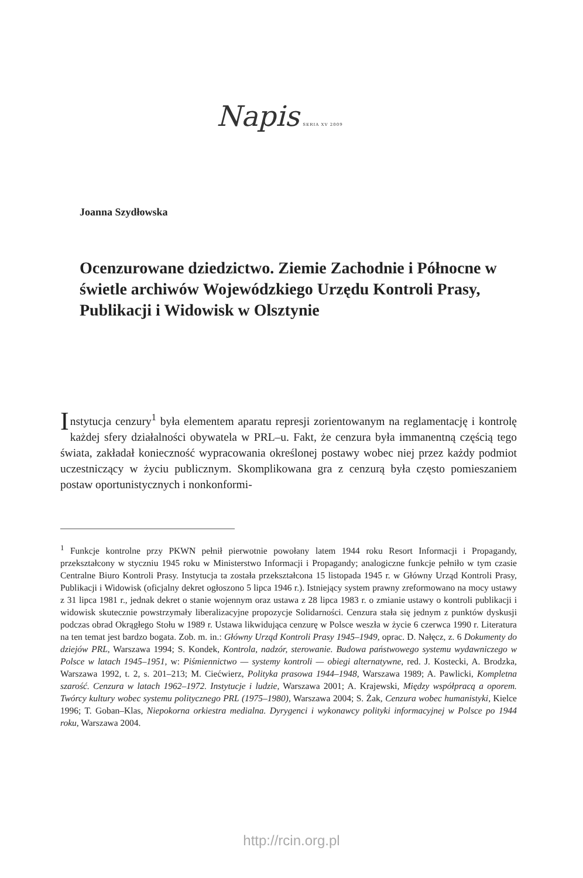Napis SERIA XV 2009
Joanna Szydłowska
Ocenzurowane dziedzictwo. Ziemie Zachodnie i Północne w świetle archiwów Wojewódzkiego Urzędu Kontroli Prasy, Publikacji i Widowisk w Olsztynie
Instytucja cenzury<sup>1</sup> była elementem aparatu represji zorientowanym na reglamentację i kontrolę każdej sfery działalności obywatela w PRL–u. Fakt, że cenzura była immanentną częścią tego świata, zakładał konieczność wypracowania określonej postawy wobec niej przez każdy podmiot uczestniczący w życiu publicznym. Skomplikowana gra z cenzurą była często pomieszaniem postaw oportunistycznych i nonkonformi-
<sup>1</sup> Funkcje kontrolne przy PKWN pełnił pierwotnie powołany latem 1944 roku Resort Informacji i Propagandy, przekształcony w styczniu 1945 roku w Ministerstwo Informacji i Propagandy; analogiczne funkcje pełniło w tym czasie Centralne Biuro Kontroli Prasy. Instytucja ta została przekształcona 15 listopada 1945 r. w Główny Urząd Kontroli Prasy, Publikacji i Widowisk (oficjalny dekret ogłoszono 5 lipca 1946 r.). Istniejący system prawny zreformowano na mocy ustawy z 31 lipca 1981 r., jednak dekret o stanie wojennym oraz ustawa z 28 lipca 1983 r. o zmianie ustawy o kontroli publikacji i widowisk skutecznie powstrzymały liberalizacyjne propozycje Solidarności. Cenzura stała się jednym z punktów dyskusji podczas obrad Okrągłego Stołu w 1989 r. Ustawa likwidująca cenzurę w Polsce weszła w życie 6 czerwca 1990 r. Literatura na ten temat jest bardzo bogata. Zob. m. in.: Główny Urząd Kontroli Prasy 1945–1949, oprac. D. Nałęcz, z. 6 Dokumenty do dziejów PRL, Warszawa 1994; S. Kondek, Kontrola, nadzór, sterowanie. Budowa państwowego systemu wydawniczego w Polsce w latach 1945–1951, w: Piśmiennictwo — systemy kontroli — obiegi alternatywne, red. J. Kostecki, A. Brodzka, Warszawa 1992, t. 2, s. 201–213; M. Ciećwierz, Polityka prasowa 1944–1948, Warszawa 1989; A. Pawlicki, Kompletna szarość. Cenzura w latach 1962–1972. Instytucje i ludzie, Warszawa 2001; A. Krajewski, Między współpracą a oporem. Twórcy kultury wobec systemu politycznego PRL (1975–1980), Warszawa 2004; S. Żak, Cenzura wobec humanistyki, Kielce 1996; T. Goban–Klas, Niepokorna orkiestra medialna. Dyrygenci i wykonawcy polityki informacyjnej w Polsce po 1944 roku, Warszawa 2004.
http://rcin.org.pl